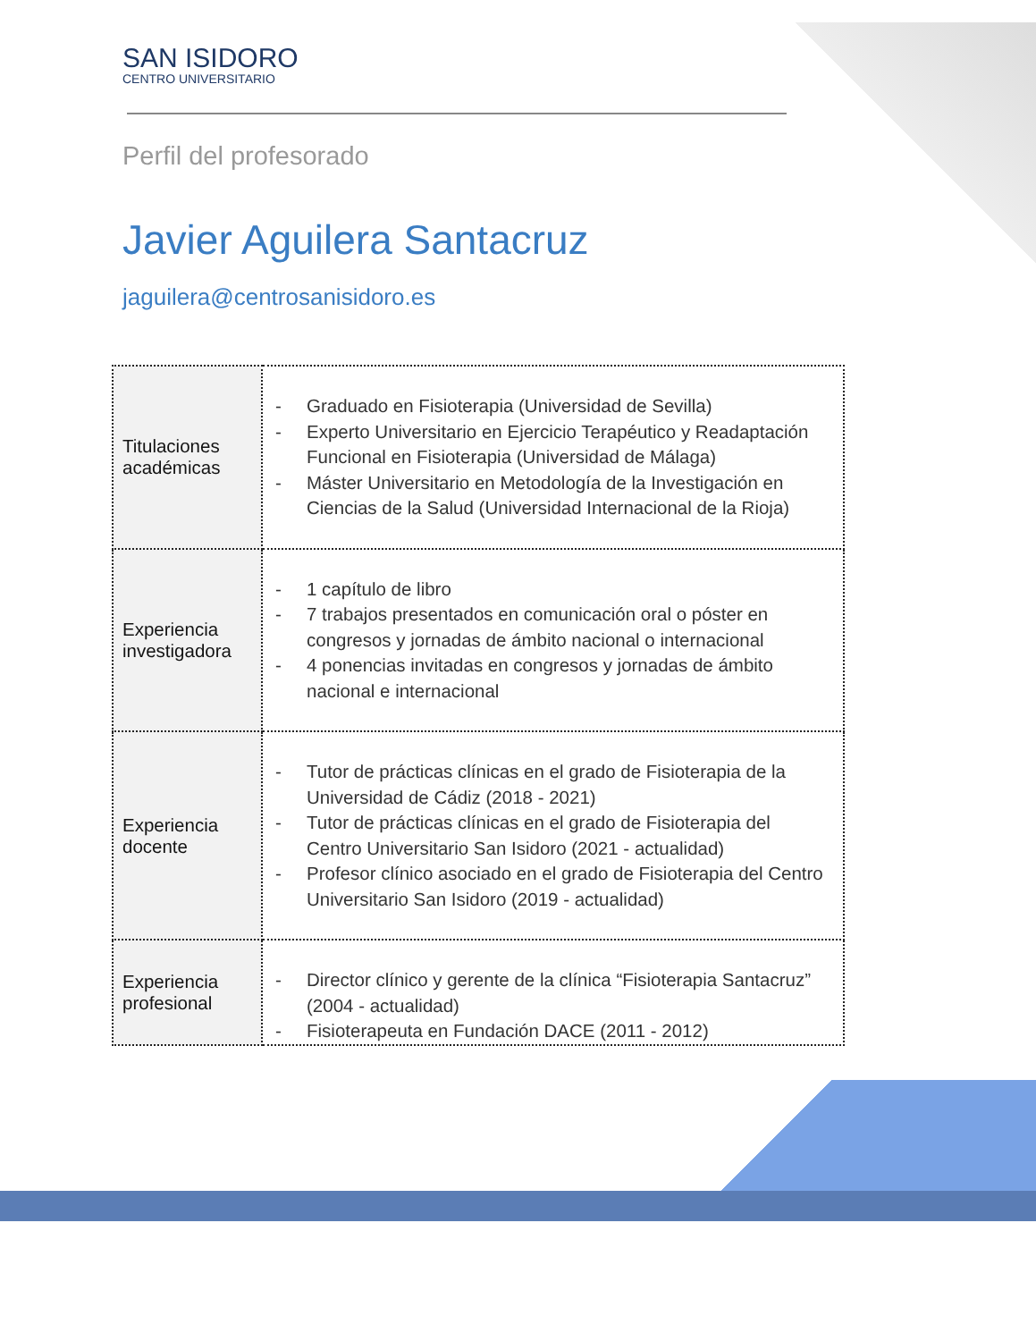SAN ISIDORO
CENTRO UNIVERSITARIO
Perfil del profesorado
Javier Aguilera Santacruz
jaguilera@centrosanisidoro.es
| Titulaciones académicas | - Graduado en Fisioterapia (Universidad de Sevilla) - Experto Universitario en Ejercicio Terapéutico y Readaptación Funcional en Fisioterapia (Universidad de Málaga) - Máster Universitario en Metodología de la Investigación en Ciencias de la Salud (Universidad Internacional de la Rioja) |
| Experiencia investigadora | - 1 capítulo de libro - 7 trabajos presentados en comunicación oral o póster en congresos y jornadas de ámbito nacional o internacional - 4 ponencias invitadas en congresos y jornadas de ámbito nacional e internacional |
| Experiencia docente | - Tutor de prácticas clínicas en el grado de Fisioterapia de la Universidad de Cádiz (2018 - 2021) - Tutor de prácticas clínicas en el grado de Fisioterapia del Centro Universitario San Isidoro (2021 - actualidad) - Profesor clínico asociado en el grado de Fisioterapia del Centro Universitario San Isidoro (2019 - actualidad) |
| Experiencia profesional | - Director clínico y gerente de la clínica “Fisioterapia Santacruz” (2004 - actualidad) - Fisioterapeuta en Fundación DACE (2011 - 2012) |